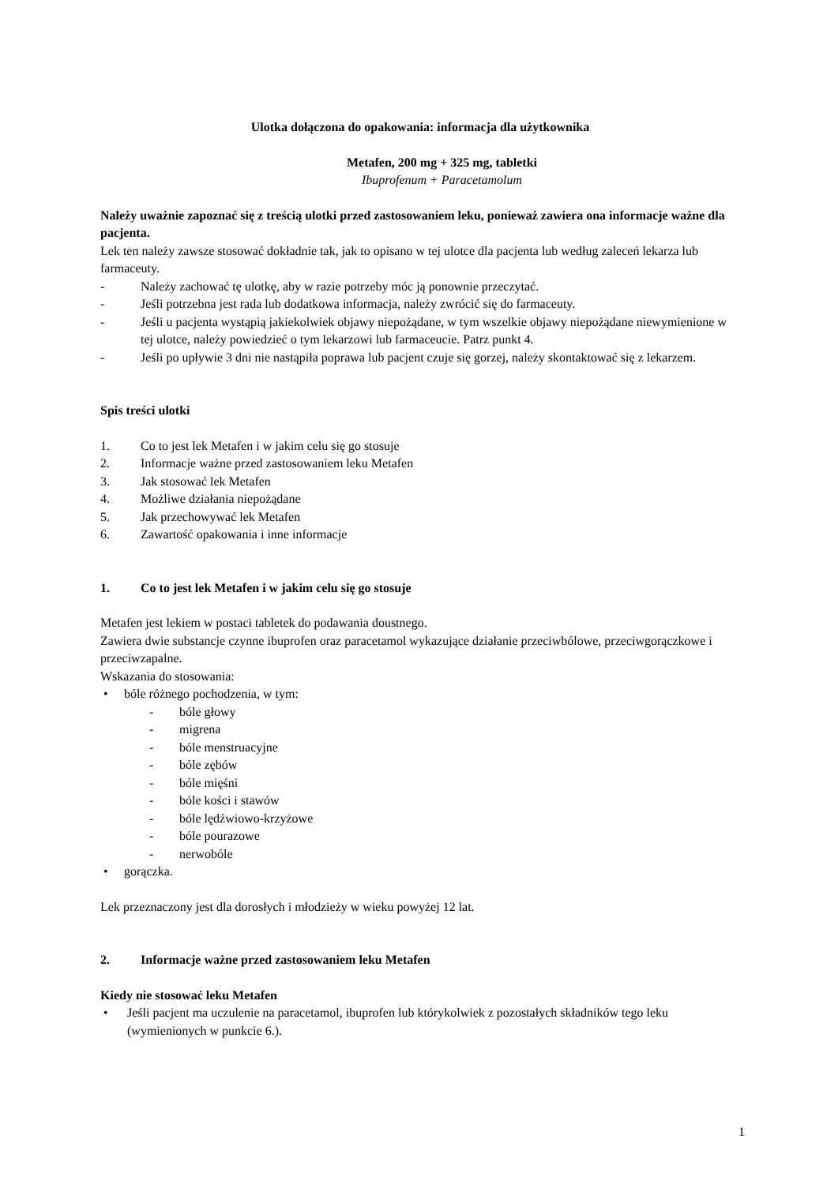Ulotka dołączona do opakowania: informacja dla użytkownika
Metafen, 200 mg + 325 mg, tabletki
Ibuprofenum + Paracetamolum
Należy uważnie zapoznać się z treścią ulotki przed zastosowaniem leku, ponieważ zawiera ona informacje ważne dla pacjenta.
Lek ten należy zawsze stosować dokładnie tak, jak to opisano w tej ulotce dla pacjenta lub według zaleceń lekarza lub farmaceuty.
- Należy zachować tę ulotkę, aby w razie potrzeby móc ją ponownie przeczytać.
- Jeśli potrzebna jest rada lub dodatkowa informacja, należy zwrócić się do farmaceuty.
- Jeśli u pacjenta wystąpią jakiekolwiek objawy niepożądane, w tym wszelkie objawy niepożądane niewymienione w tej ulotce, należy powiedzieć o tym lekarzowi lub farmaceucie. Patrz punkt 4.
- Jeśli po upływie 3 dni nie nastąpiła poprawa lub pacjent czuje się gorzej, należy skontaktować się z lekarzem.
Spis treści ulotki
1. Co to jest lek Metafen i w jakim celu się go stosuje
2. Informacje ważne przed zastosowaniem leku Metafen
3. Jak stosować lek Metafen
4. Możliwe działania niepożądane
5. Jak przechowywać lek Metafen
6. Zawartość opakowania i inne informacje
1. Co to jest lek Metafen i w jakim celu się go stosuje
Metafen jest lekiem w postaci tabletek do podawania doustnego.
Zawiera dwie substancje czynne ibuprofen oraz paracetamol wykazujące działanie przeciwbólowe, przeciwgorączkowe i przeciwzapalne.
Wskazania do stosowania:
• bóle różnego pochodzenia, w tym:
- bóle głowy
- migrena
- bóle menstruacyjne
- bóle zębów
- bóle mięśni
- bóle kości i stawów
- bóle lędźwiowo-krzyżowe
- bóle pourazowe
- nerwobóle
• gorączka.
Lek przeznaczony jest dla dorosłych i młodzieży w wieku powyżej 12 lat.
2. Informacje ważne przed zastosowaniem leku Metafen
Kiedy nie stosować leku Metafen
• Jeśli pacjent ma uczulenie na paracetamol, ibuprofen lub którykolwiek z pozostałych składników tego leku (wymienionych w punkcie 6.).
1